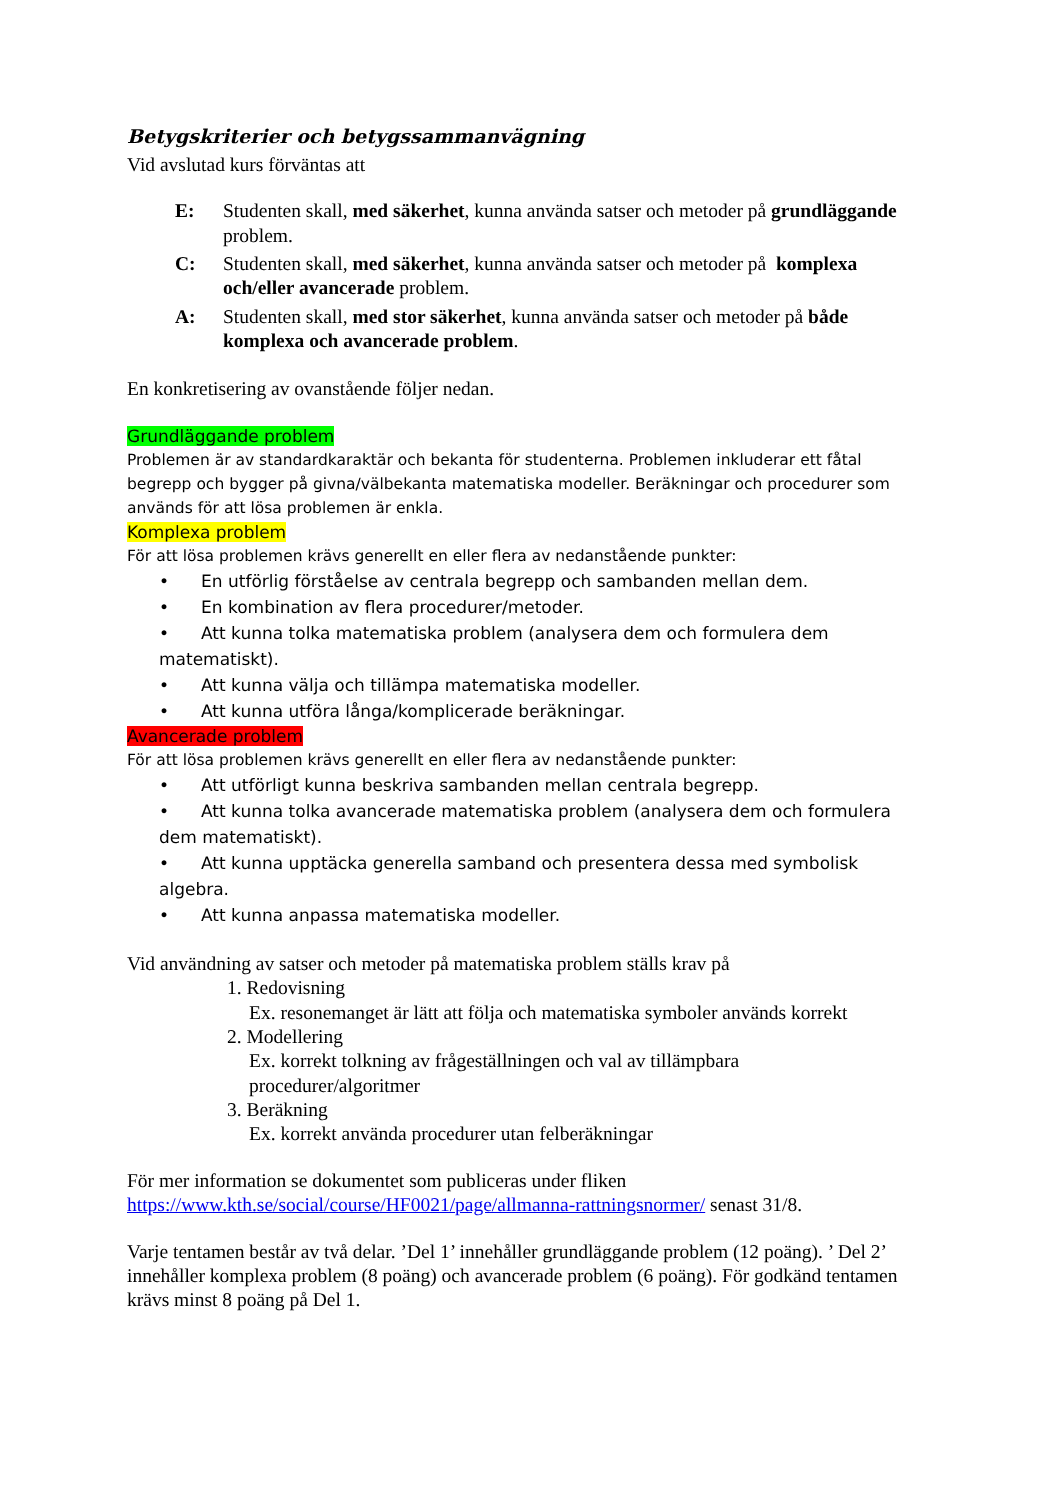Betygskriterier och betygssammanvägning
Vid avslutad kurs förväntas att
E: Studenten skall, med säkerhet, kunna använda satser och metoder på grundläggande problem.
C: Studenten skall, med säkerhet, kunna använda satser och metoder på komplexa och/eller avancerade problem.
A: Studenten skall, med stor säkerhet, kunna använda satser och metoder på både komplexa och avancerade problem.
En konkretisering av ovanstående följer nedan.
Grundläggande problem
Problemen är av standardkaraktär och bekanta för studenterna. Problemen inkluderar ett fåtal begrepp och bygger på givna/välbekanta matematiska modeller. Beräkningar och procedurer som används för att lösa problemen är enkla.
Komplexa problem
För att lösa problemen krävs generellt en eller flera av nedanstående punkter:
• En utförlig förståelse av centrala begrepp och sambanden mellan dem.
• En kombination av flera procedurer/metoder.
• Att kunna tolka matematiska problem (analysera dem och formulera dem matematiskt).
• Att kunna välja och tillämpa matematiska modeller.
• Att kunna utföra långa/komplicerade beräkningar.
Avancerade problem
För att lösa problemen krävs generellt en eller flera av nedanstående punkter:
• Att utförligt kunna beskriva sambanden mellan centrala begrepp.
• Att kunna tolka avancerade matematiska problem (analysera dem och formulera dem matematiskt).
• Att kunna upptäcka generella samband och presentera dessa med symbolisk algebra.
• Att kunna anpassa matematiska modeller.
Vid användning av satser och metoder på matematiska problem ställs krav på
1. Redovisning
Ex. resonemanget är lätt att följa och matematiska symboler används korrekt
2. Modellering
Ex. korrekt tolkning av frågeställningen och val av tillämpbara procedurer/algoritmer
3. Beräkning
Ex. korrekt använda procedurer utan felberäkningar
För mer information se dokumentet som publiceras under fliken https://www.kth.se/social/course/HF0021/page/allmanna-rattningsnormer/ senast 31/8.
Varje tentamen består av två delar. ’Del 1’ innehåller grundläggande problem (12 poäng). ’ Del 2’ innehåller komplexa problem (8 poäng) och avancerade problem (6 poäng). För godkänd tentamen krävs minst 8 poäng på Del 1.